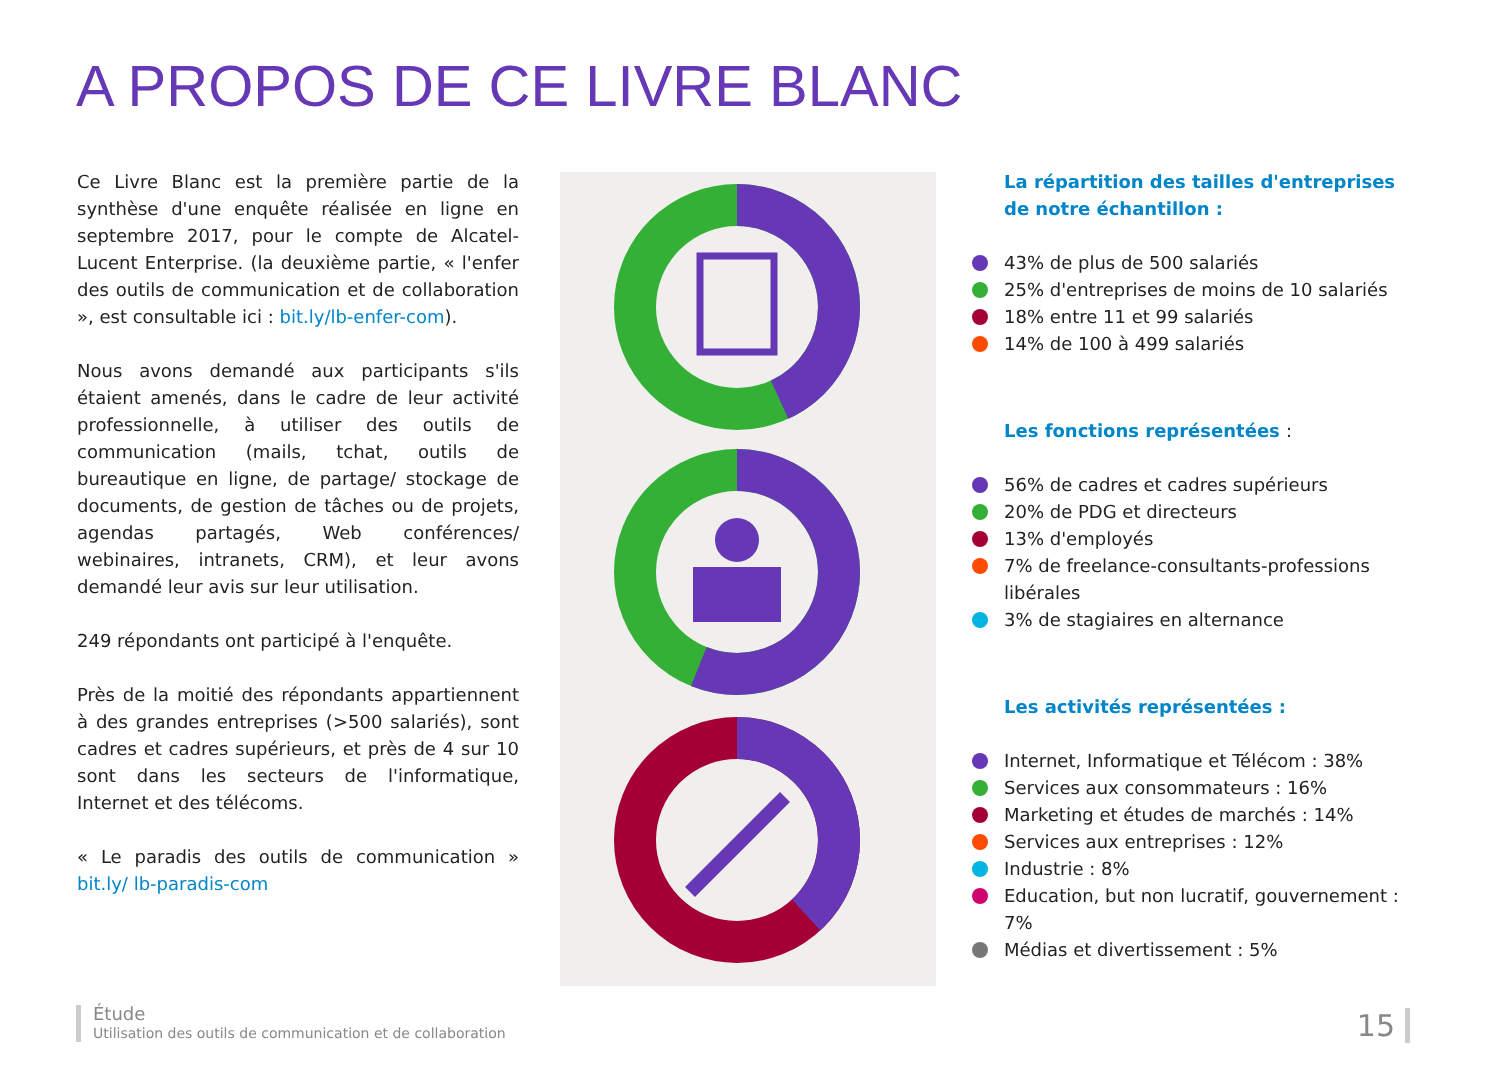A PROPOS DE CE LIVRE BLANC
Ce Livre Blanc est la première partie de la synthèse d'une enquête réalisée en ligne en septembre 2017, pour le compte de Alcatel-Lucent Enterprise. (la deuxième partie, « l'enfer des outils de communication et de collaboration », est consultable ici : bit.ly/lb-enfer-com).
Nous avons demandé aux participants s'ils étaient amenés, dans le cadre de leur activité professionnelle, à utiliser des outils de communication (mails, tchat, outils de bureautique en ligne, de partage/ stockage de documents, de gestion de tâches ou de projets, agendas partagés, Web conférences/ webinaires, intranets, CRM), et leur avons demandé leur avis sur leur utilisation.
249 répondants ont participé à l'enquête.
Près de la moitié des répondants appartiennent à des grandes entreprises (>500 salariés), sont cadres et cadres supérieurs, et près de 4 sur 10 sont dans les secteurs de l'informatique, Internet et des télécoms.
« Le paradis des outils de communication » bit.ly/ lb-paradis-com
La répartition des tailles d'entreprises de notre échantillon :
43% de plus de 500 salariés
25% d'entreprises de moins de 10 salariés
18% entre 11 et 99 salariés
14% de 100 à 499 salariés
Les fonctions représentées :
56% de cadres et cadres supérieurs
20% de PDG et directeurs
13% d'employés
7% de freelance-consultants-professions libérales
3% de stagiaires en alternance
Les activités représentées :
Internet, Informatique et Télécom : 38%
Services aux consommateurs : 16%
Marketing et études de marchés : 14%
Services aux entreprises : 12%
Industrie : 8%
Education, but non lucratif, gouvernement : 7%
Médias et divertissement : 5%
Étude
Utilisation des outils de communication et de collaboration
15